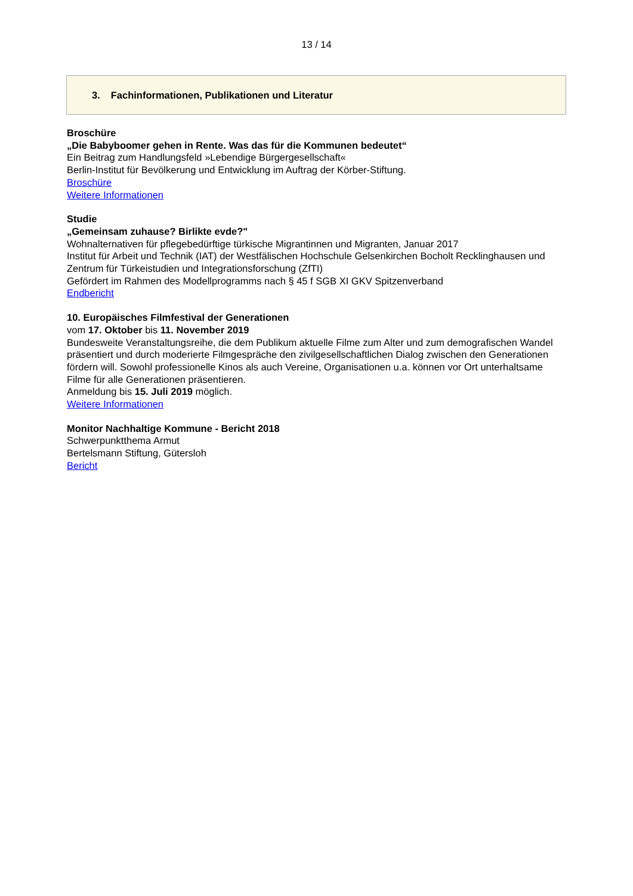13 / 14
3. Fachinformationen, Publikationen und Literatur
Broschüre
„Die Babyboomer gehen in Rente. Was das für die Kommunen bedeutet“
Ein Beitrag zum Handlungsfeld »Lebendige Bürgergesellschaft«
Berlin-Institut für Bevölkerung und Entwicklung im Auftrag der Körber-Stiftung.
Broschüre
Weitere Informationen
Studie
„Gemeinsam zuhause? Birlikte evde?"
Wohnalternativen für pflegebedürftige türkische Migrantinnen und Migranten, Januar 2017
Institut für Arbeit und Technik (IAT) der Westfälischen Hochschule Gelsenkirchen Bocholt Recklinghausen und Zentrum für Türkeistudien und Integrationsforschung (ZfTI)
Gefördert im Rahmen des Modellprogramms nach § 45 f SGB XI GKV Spitzenverband
Endbericht
10. Europäisches Filmfestival der Generationen
vom 17. Oktober bis 11. November 2019
Bundesweite Veranstaltungsreihe, die dem Publikum aktuelle Filme zum Alter und zum demografischen Wandel präsentiert und durch moderierte Filmgespräche den zivilgesellschaftlichen Dialog zwischen den Generationen fördern will. Sowohl professionelle Kinos als auch Vereine, Organisationen u.a. können vor Ort unterhaltsame Filme für alle Generationen präsentieren.
Anmeldung bis 15. Juli 2019 möglich.
Weitere Informationen
Monitor Nachhaltige Kommune - Bericht 2018
Schwerpunktthema Armut
Bertelsmann Stiftung, Gütersloh
Bericht